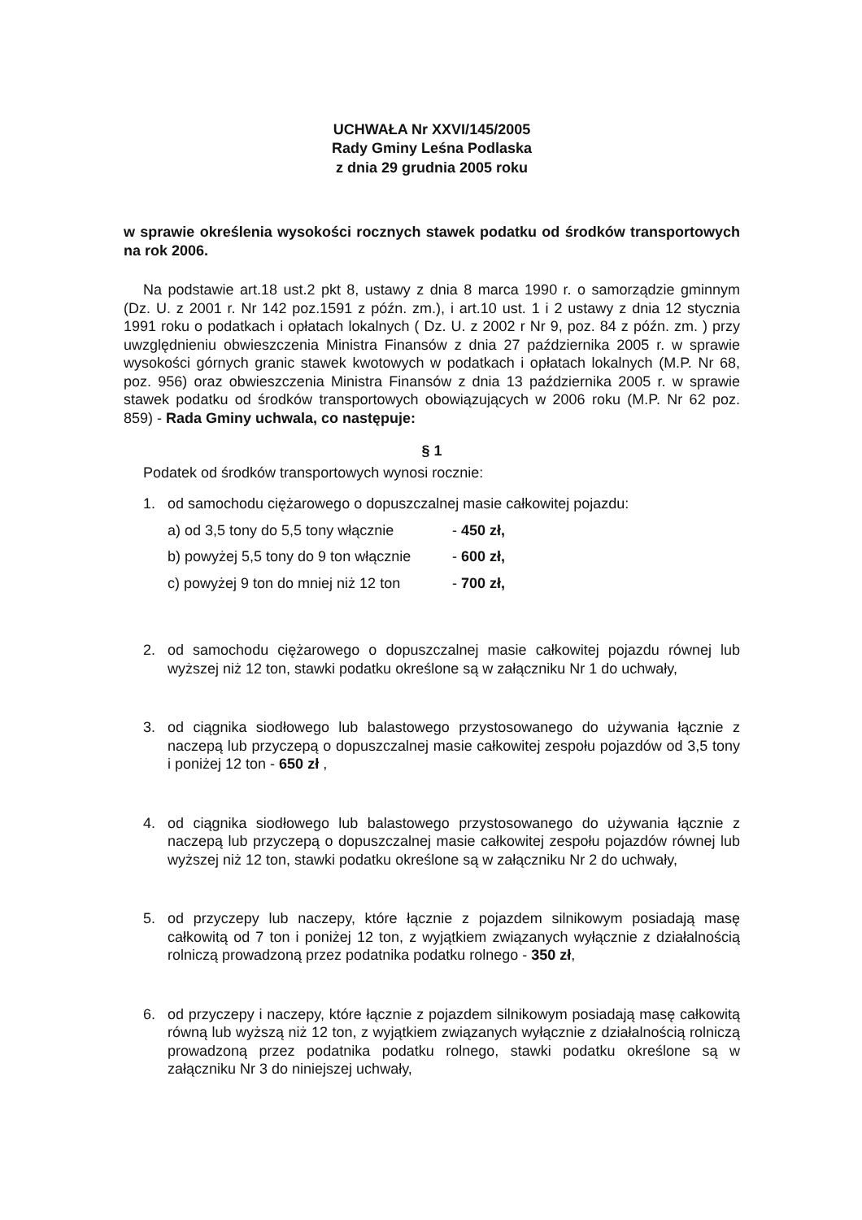UCHWAŁA Nr XXVI/145/2005
Rady Gminy Leśna Podlaska
z dnia 29 grudnia 2005 roku
w sprawie określenia wysokości rocznych stawek podatku od środków transportowych na rok 2006.
Na podstawie art.18 ust.2 pkt 8, ustawy z dnia 8 marca 1990 r. o samorządzie gminnym (Dz. U. z 2001 r. Nr 142 poz.1591 z późn. zm.), i art.10 ust. 1 i 2 ustawy z dnia 12 stycznia 1991 roku o podatkach i opłatach lokalnych ( Dz. U. z 2002 r Nr 9, poz. 84 z późn. zm. ) przy uwzględnieniu obwieszczenia Ministra Finansów z dnia 27 października 2005 r. w sprawie wysokości górnych granic stawek kwotowych w podatkach i opłatach lokalnych (M.P. Nr 68, poz. 956) oraz obwieszczenia Ministra Finansów z dnia 13 października 2005 r. w sprawie stawek podatku od środków transportowych obowiązujących w 2006 roku (M.P. Nr 62 poz. 859) - Rada Gminy uchwala, co następuje:
§ 1
Podatek od środków transportowych wynosi rocznie:
1. od samochodu ciężarowego o dopuszczalnej masie całkowitej pojazdu:
a) od 3,5 tony do 5,5 tony włącznie - 450 zł,
b) powyżej 5,5 tony do 9 ton włącznie - 600 zł,
c) powyżej 9 ton do mniej niż 12 ton - 700 zł,
2. od samochodu ciężarowego o dopuszczalnej masie całkowitej pojazdu równej lub wyższej niż 12 ton, stawki podatku określone są w załączniku Nr 1 do uchwały,
3. od ciągnika siodłowego lub balastowego przystosowanego do używania łącznie z naczepą lub przyczepą o dopuszczalnej masie całkowitej zespołu pojazdów od 3,5 tony i poniżej 12 ton - 650 zł ,
4. od ciągnika siodłowego lub balastowego przystosowanego do używania łącznie z naczepą lub przyczepą o dopuszczalnej masie całkowitej zespołu pojazdów równej lub wyższej niż 12 ton, stawki podatku określone są w załączniku Nr 2 do uchwały,
5. od przyczepy lub naczepy, które łącznie z pojazdem silnikowym posiadają masę całkowitą od 7 ton i poniżej 12 ton, z wyjątkiem związanych wyłącznie z działalnością rolniczą prowadzoną przez podatnika podatku rolnego - 350 zł,
6. od przyczepy i naczepy, które łącznie z pojazdem silnikowym posiadają masę całkowitą równą lub wyższą niż 12 ton, z wyjątkiem związanych wyłącznie z działalnością rolniczą prowadzoną przez podatnika podatku rolnego, stawki podatku określone są w załączniku Nr 3 do niniejszej uchwały,